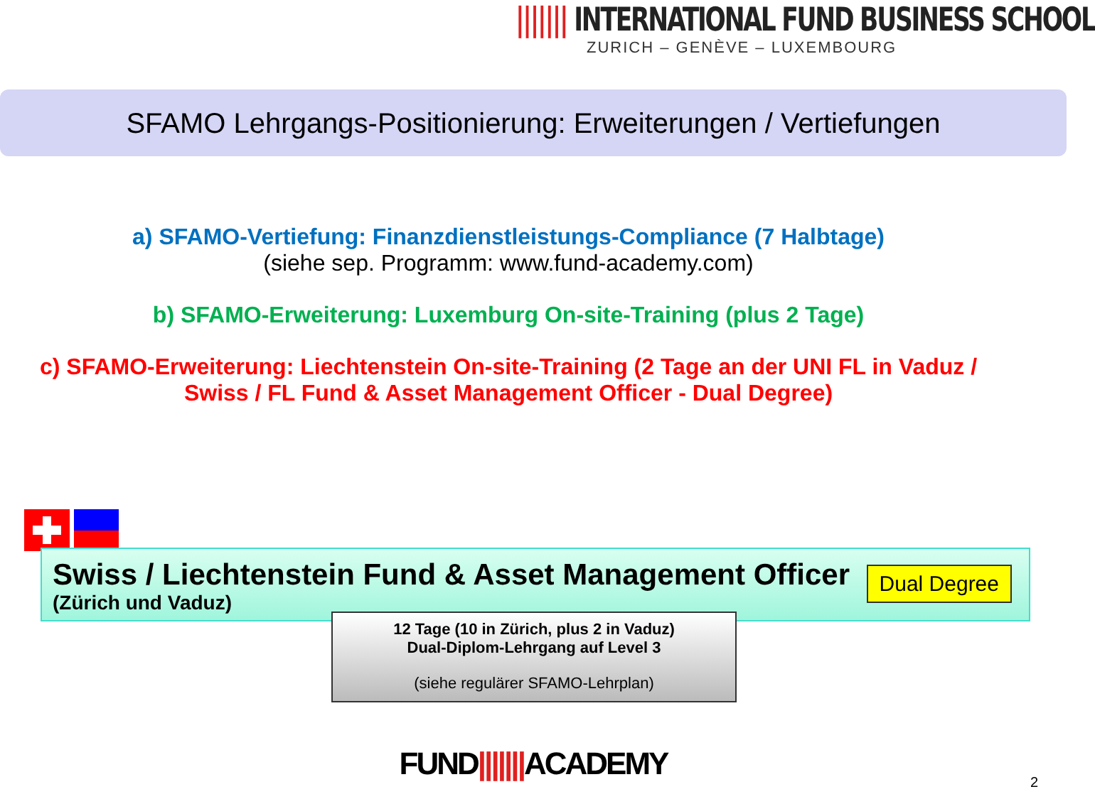||||||| INTERNATIONAL FUND BUSINESS SCHOOL
ZURICH – GENÈVE – LUXEMBOURG
SFAMO Lehrgangs-Positionierung: Erweiterungen / Vertiefungen
a) SFAMO-Vertiefung: Finanzdienstleistungs-Compliance (7 Halbtage)
(siehe sep. Programm: www.fund-academy.com)
b) SFAMO-Erweiterung: Luxemburg On-site-Training (plus 2 Tage)
c) SFAMO-Erweiterung: Liechtenstein On-site-Training (2 Tage an der UNI FL in Vaduz /
Swiss / FL Fund & Asset Management Officer - Dual Degree)
Swiss / Liechtenstein Fund & Asset Management Officer
(Zürich und Vaduz)
Dual Degree
12 Tage (10 in Zürich, plus 2 in Vaduz)
Dual-Diplom-Lehrgang auf Level 3
(siehe regulärer SFAMO-Lehrplan)
FUND|||||||ACADEMY 2